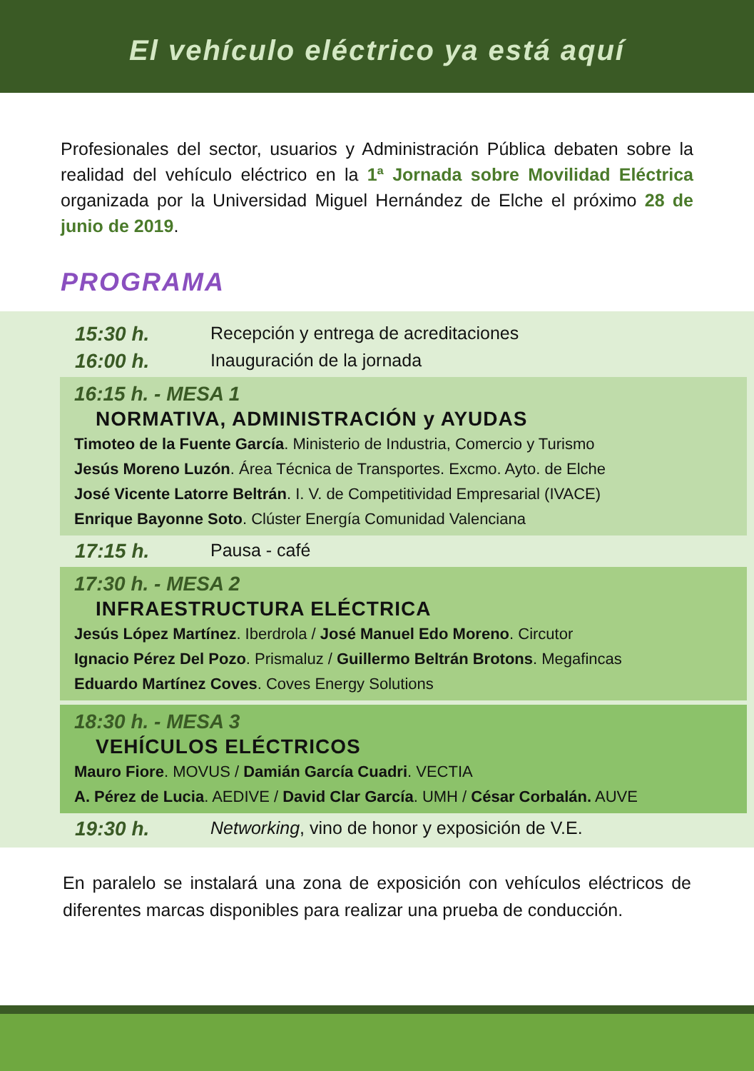El vehículo eléctrico ya está aquí
Profesionales del sector, usuarios y Administración Pública debaten sobre la realidad del vehículo eléctrico en la 1ª Jornada sobre Movilidad Eléctrica organizada por la Universidad Miguel Hernández de Elche el próximo 28 de junio de 2019.
PROGRAMA
15:30 h. Recepción y entrega de acreditaciones
16:00 h. Inauguración de la jornada
16:15 h. - MESA 1
NORMATIVA, ADMINISTRACIÓN y AYUDAS
Timoteo de la Fuente García. Ministerio de Industria, Comercio y Turismo
Jesús Moreno Luzón. Área Técnica de Transportes. Excmo. Ayto. de Elche
José Vicente Latorre Beltrán. I. V. de Competitividad Empresarial (IVACE)
Enrique Bayonne Soto. Clúster Energía Comunidad Valenciana
17:15 h. Pausa - café
17:30 h. - MESA 2
INFRAESTRUCTURA ELÉCTRICA
Jesús López Martínez. Iberdrola / José Manuel Edo Moreno. Circutor
Ignacio Pérez Del Pozo. Prismaluz / Guillermo Beltrán Brotons. Megafincas
Eduardo Martínez Coves. Coves Energy Solutions
18:30 h. - MESA 3
VEHÍCULOS ELÉCTRICOS
Mauro Fiore. MOVUS / Damián García Cuadri. VECTIA
A. Pérez de Lucia. AEDIVE / David Clar García. UMH / César Corbalán. AUVE
19:30 h. Networking, vino de honor y exposición de V.E.
En paralelo se instalará una zona de exposición con vehículos eléctricos de diferentes marcas disponibles para realizar una prueba de conducción.